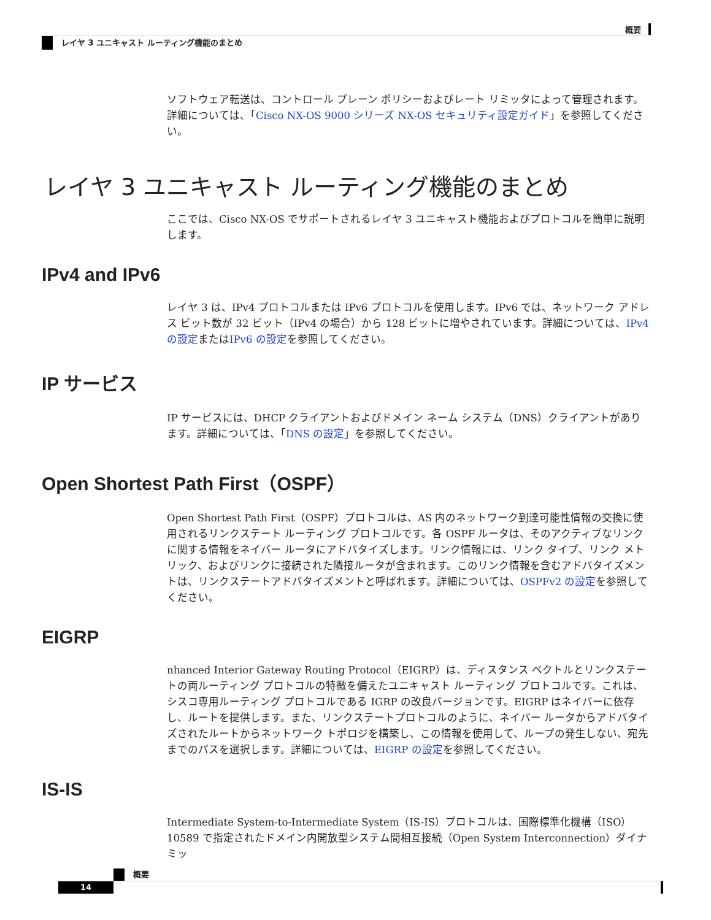概要
レイヤ 3 ユニキャスト ルーティング機能のまとめ
ソフトウェア転送は、コントロール プレーン ポリシーおよびレート リミッタによって管理されます。詳細については、「Cisco NX-OS 9000 シリーズ NX-OS セキュリティ設定ガイド」を参照してください。
レイヤ 3 ユニキャスト ルーティング機能のまとめ
ここでは、Cisco NX-OS でサポートされるレイヤ 3 ユニキャスト機能およびプロトコルを簡単に説明します。
IPv4 and IPv6
レイヤ 3 は、IPv4 プロトコルまたは IPv6 プロトコルを使用します。IPv6 では、ネットワーク アドレス ビット数が 32 ビット（IPv4 の場合）から 128 ビットに増やされています。詳細については、IPv4 の設定またはIPv6 の設定を参照してください。
IP サービス
IP サービスには、DHCP クライアントおよびドメイン ネーム システム（DNS）クライアントがあります。詳細については、「DNS の設定」を参照してください。
Open Shortest Path First（OSPF）
Open Shortest Path First（OSPF）プロトコルは、AS 内のネットワーク到達可能性情報の交換に使用されるリンクステート ルーティング プロトコルです。各 OSPF ルータは、そのアクティブなリンクに関する情報をネイバー ルータにアドバタイズします。リンク情報には、リンク タイプ、リンク メトリック、およびリンクに接続された隣接ルータが含まれます。このリンク情報を含むアドバタイズメントは、リンクステートアドバタイズメントと呼ばれます。詳細については、OSPFv2 の設定を参照してください。
EIGRP
nhanced Interior Gateway Routing Protocol（EIGRP）は、ディスタンス ベクトルとリンクステートの両ルーティング プロトコルの特徴を備えたユニキャスト ルーティング プロトコルです。これは、シスコ専用ルーティング プロトコルである IGRP の改良バージョンです。EIGRP はネイバーに依存し、ルートを提供します。また、リンクステートプロトコルのように、ネイバー ルータからアドバタイズされたルートからネットワーク トポロジを構築し、この情報を使用して、ループの発生しない、宛先までのパスを選択します。詳細については、EIGRP の設定を参照してください。
IS-IS
Intermediate System-to-Intermediate System（IS-IS）プロトコルは、国際標準化機構（ISO）10589 で指定されたドメイン内開放型システム間相互接続（Open System Interconnection）ダイナミッ
概要
14